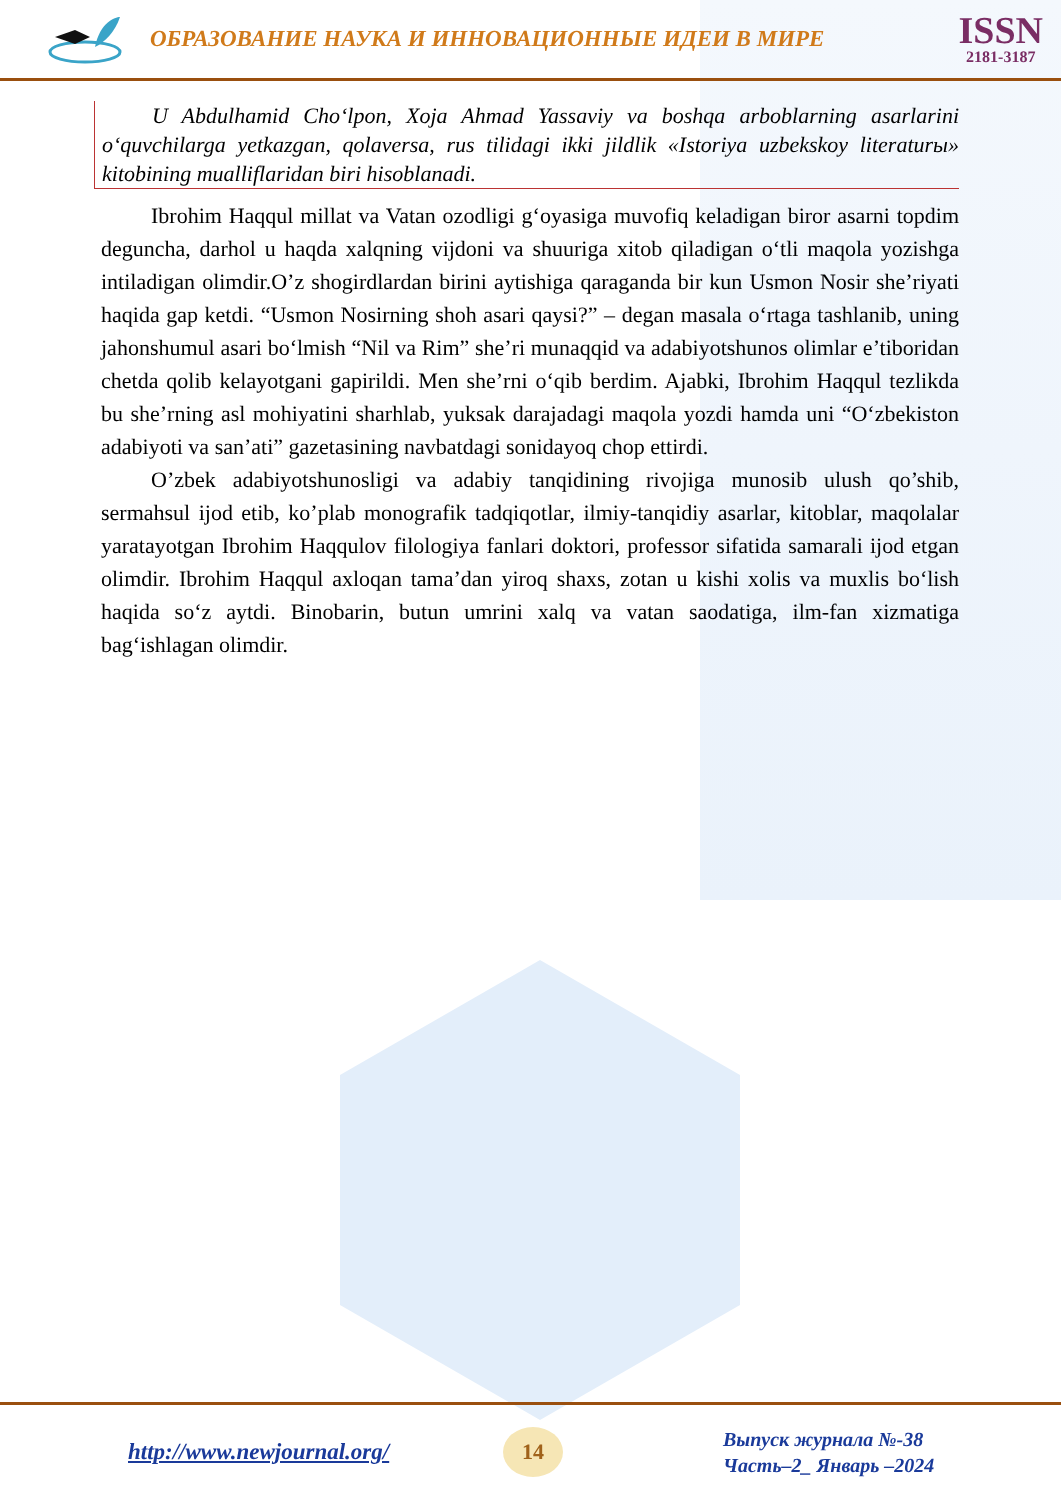ОБРАЗОВАНИЕ НАУКА И ИННОВАЦИОННЫЕ ИДЕИ В МИРЕ
ISSN
2181-3187
U Abdulhamid Cho‘lpon, Xoja Ahmad Yassaviy va boshqa arboblarning asarlarini o‘quvchilarga yetkazgan, qolaversa, rus tilidagi ikki jildlik «Istoriya uzbekskoy literaturы» kitobining mualliflaridan biri hisoblanadi.
Ibrohim Haqqul millat va Vatan ozodligi g‘oyasiga muvofiq keladigan biror asarni topdim deguncha, darhol u haqda xalqning vijdoni va shuuriga xitob qiladigan o‘tli maqola yozishga intiladigan olimdir.O’z shogirdlardan birini aytishiga qaraganda bir kun Usmon Nosir she’riyati haqida gap ketdi. “Usmon Nosirning shoh asari qaysi?” – degan masala o‘rtaga tashlanib, uning jahonshumul asari bo‘lmish “Nil va Rim” she’ri munaqqid va adabiyotshunos olimlar e’tiboridan chetda qolib kelayotgani gapirildi. Men she’rni o‘qib berdim. Ajabki, Ibrohim Haqqul tezlikda bu she’rning asl mohiyatini sharhlab, yuksak darajadagi maqola yozdi hamda uni “O‘zbekiston adabiyoti va san’ati” gazetasining navbatdagi sonidayoq chop ettirdi.
O’zbek adabiyotshunosligi va adabiy tanqidining rivojiga munosib ulush qo’shib, sermahsul ijod etib, ko’plab monografik tadqiqotlar, ilmiy-tanqidiy asarlar, kitoblar, maqolalar yaratayotgan Ibrohim Haqqulov filologiya fanlari doktori, professor sifatida samarali ijod etgan olimdir. Ibrohim Haqqul axloqan tama’dan yiroq shaxs, zotan u kishi xolis va muxlis bo‘lish haqida so‘z aytdi. Binobarin, butun umrini xalq va vatan saodatiga, ilm-fan xizmatiga bag‘ishlagan olimdir.
http://www.newjournal.org/
14
Выпуск журнала №-38
Часть–2_ Январь –2024